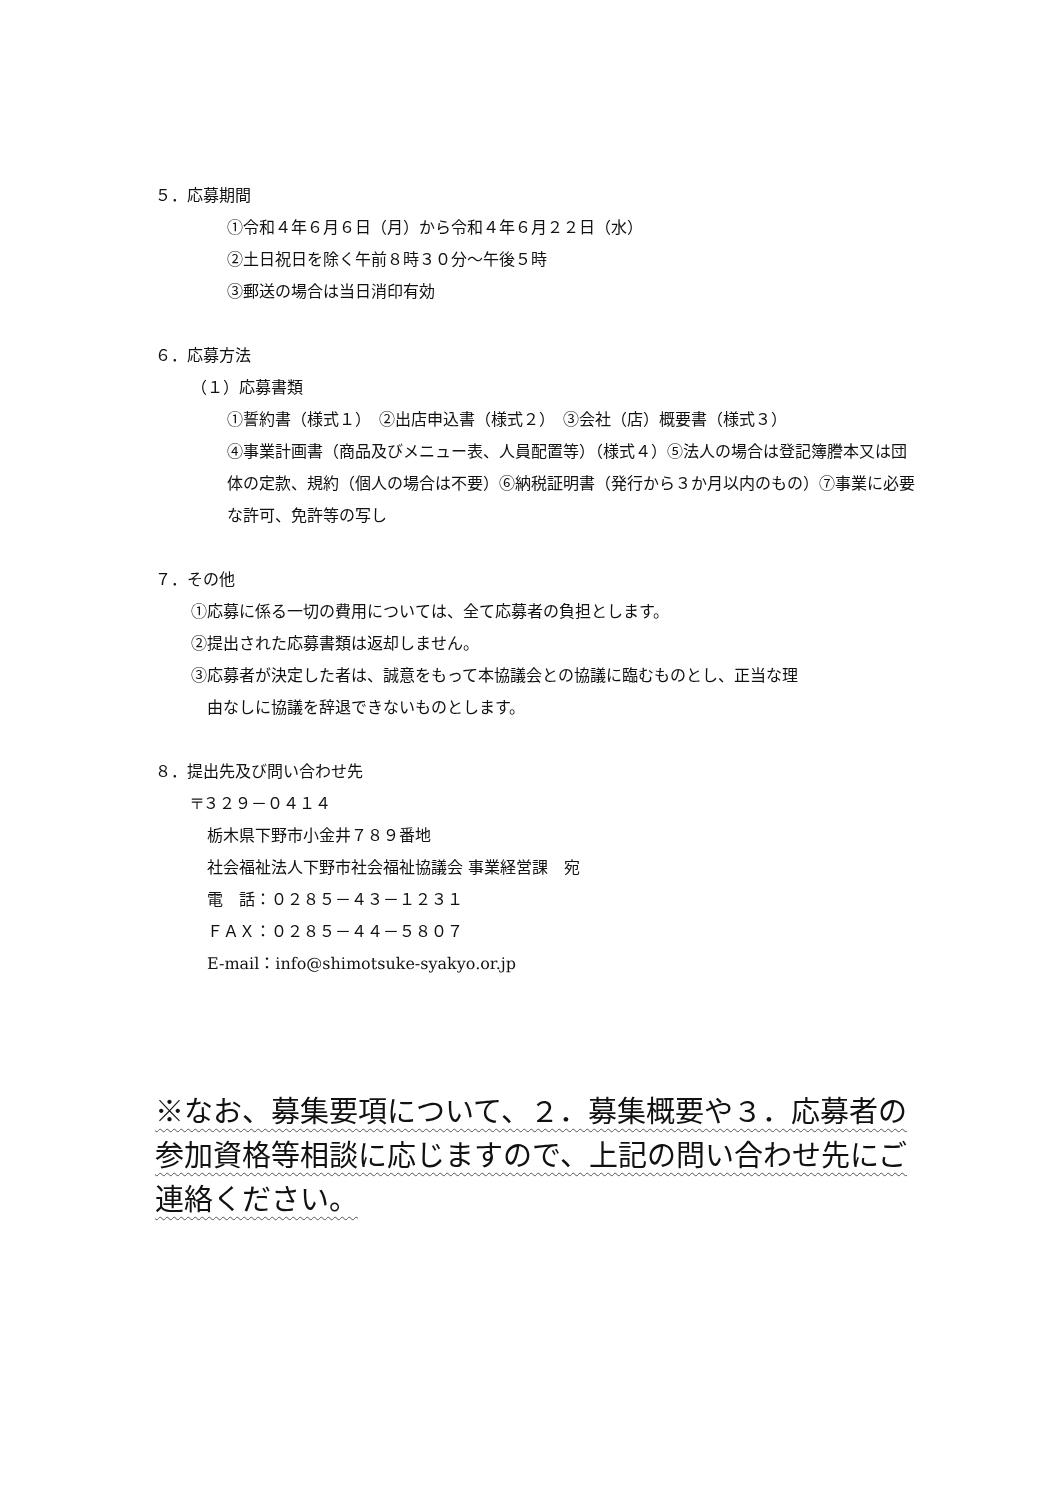５．応募期間
①令和４年６月６日（月）から令和４年６月２２日（水）
②土日祝日を除く午前８時３０分～午後５時
③郵送の場合は当日消印有効
６．応募方法
（１）応募書類
①誓約書（様式１）　②出店申込書（様式２）　③会社（店）概要書（様式３）
④事業計画書（商品及びメニュー表、人員配置等）（様式４）⑤法人の場合は登記簿謄本又は団体の定款、規約（個人の場合は不要）⑥納税証明書（発行から３か月以内のもの）⑦事業に必要な許可、免許等の写し
７．その他
①応募に係る一切の費用については、全て応募者の負担とします。
②提出された応募書類は返却しません。
③応募者が決定した者は、誠意をもって本協議会との協議に臨むものとし、正当な理
　由なしに協議を辞退できないものとします。
８．提出先及び問い合わせ先
〒３２９－０４１４
　栃木県下野市小金井７８９番地
　社会福祉法人下野市社会福祉協議会 事業経営課　宛
　電　話：０２８５－４３－１２３１
　ＦＡＸ：０２８５－４４－５８０７
　E-mail：info@shimotsuke-syakyo.or.jp
※なお、募集要項について、２．募集概要や３．応募者の参加資格等相談に応じますので、上記の問い合わせ先にご連絡ください。